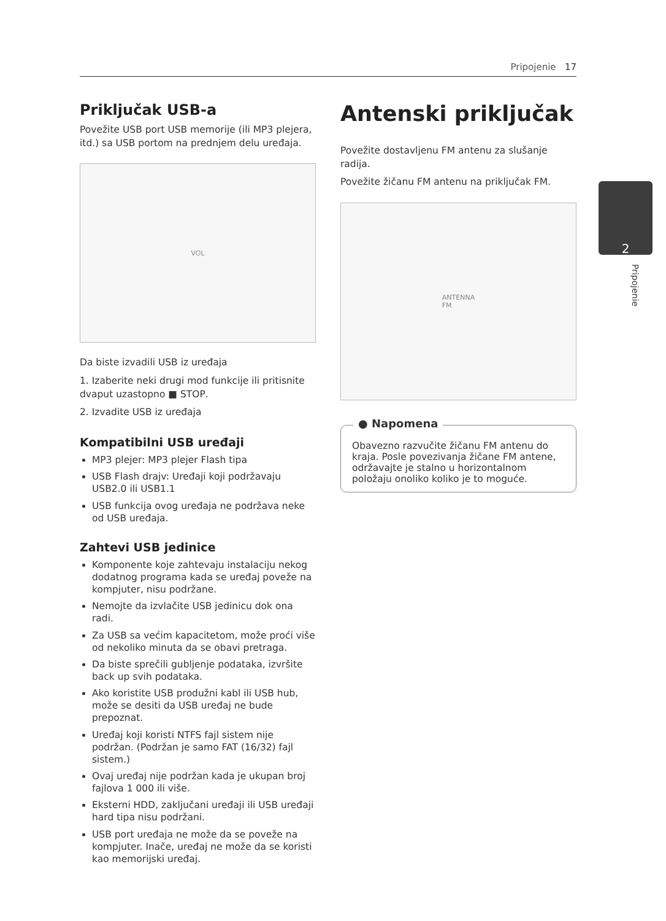Pripojenie 17
2
Pripojenie
Priključak USB-a
Povežite USB port USB memorije (ili MP3 plejera, itd.) sa USB portom na prednjem delu uređaja.
VOL
Da biste izvadili USB iz uređaja
1. Izaberite neki drugi mod funkcije ili pritisnite dvaput uzastopno ■ STOP.
2. Izvadite USB iz uređaja
Kompatibilni USB uređaji
MP3 plejer: MP3 plejer Flash tipa
USB Flash drajv: Uređaji koji podržavaju USB2.0 ili USB1.1
USB funkcija ovog uređaja ne podržava neke od USB uređaja.
Zahtevi USB jedinice
Komponente koje zahtevaju instalaciju nekog dodatnog programa kada se uređaj poveže na kompjuter, nisu podržane.
Nemojte da izvlačite USB jedinicu dok ona radi.
Za USB sa većim kapacitetom, može proći više od nekoliko minuta da se obavi pretraga.
Da biste sprečili gubljenje podataka, izvršite back up svih podataka.
Ako koristite USB produžni kabl ili USB hub, može se desiti da USB uređaj ne bude prepoznat.
Uređaj koji koristi NTFS fajl sistem nije podržan. (Podržan je samo FAT (16/32) fajl sistem.)
Ovaj uređaj nije podržan kada je ukupan broj fajlova 1 000 ili više.
Eksterni HDD, zaključani uređaji ili USB uređaji hard tipa nisu podržani.
USB port uređaja ne može da se poveže na kompjuter. Inače, uređaj ne može da se koristi kao memorijski uređaj.
Antenski priključak
Povežite dostavljenu FM antenu za slušanje radija.
Povežite žičanu FM antenu na priključak FM.
ANTENNA
FM
● Napomena
Obavezno razvučite žičanu FM antenu do kraja. Posle povezivanja žičane FM antene, održavajte je stalno u horizontalnom položaju onoliko koliko je to moguće.